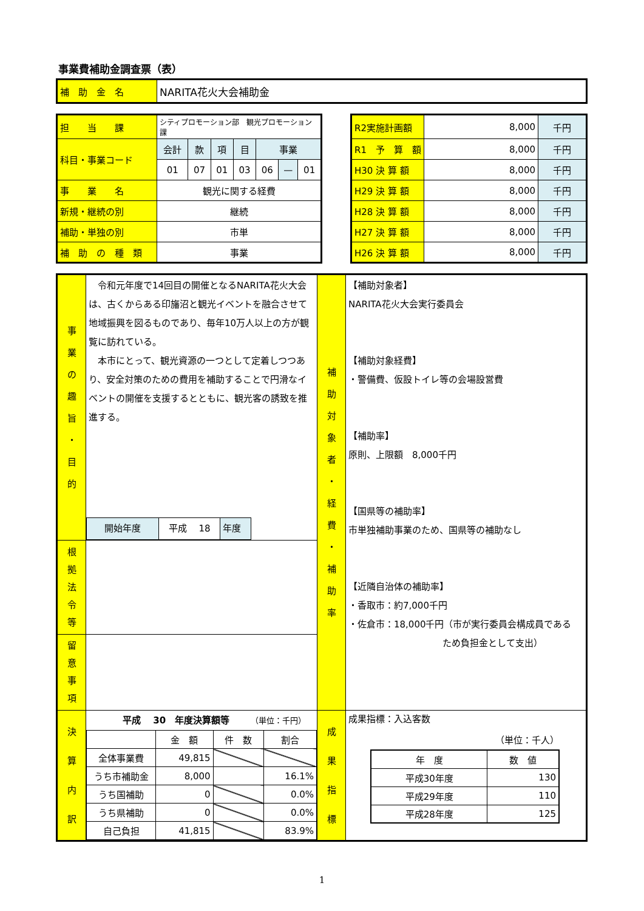事業費補助金調査票（表）
| 補 助 金 名 | NARITA花火大会補助金 |
| 担 当 課 | シティプロモーション部 観光プロモーション課 | | | | | | |
| 科目・事業コード | 会計 | 款 | 項 | 目 | 事業 | | |
| | 01 | 07 | 01 | 03 | 06 | — | 01 |
| 事 業 名 | 観光に関する経費 | | | | | | |
| 新規・継続の別 | 継続 | | | | | | |
| 補助・単独の別 | 市単 | | | | | | |
| 補 助 の 種 類 | 事業 | | | | | | |
| R2実施計画額 | 8,000 | 千円 |
| R1 予 算 額 | 8,000 | 千円 |
| H30 決 算 額 | 8,000 | 千円 |
| H29 決 算 額 | 8,000 | 千円 |
| H28 決 算 額 | 8,000 | 千円 |
| H27 決 算 額 | 8,000 | 千円 |
| H26 決 算 額 | 8,000 | 千円 |
| 事 業 の 趣 旨 ・ 目 的 | 令和元年度で14回目の開催となるNARITA花火大会は、古くからある印旛沼と観光イベントを融合させて地域振興を図るものであり、毎年10万人以上の方が観覧に訪れている。 本市にとって、観光資源の一つとして定着しつつあり、安全対策のための費用を補助することで円滑なイベントの開催を支援するとともに、観光客の誘致を推進する。 / 開始年度 / 平成 18 / 年度 / | 補 助 対 象 者 ・ 経 費 ・ 補 助 率 | 【補助対象者】 NARITA花火大会実行委員会 【補助対象経費】 ・警備費、仮設トイレ等の会場設営費 【補助率】 原則、上限額 8,000千円 【国県等の補助率】 市単独補助事業のため、国県等の補助なし 【近隣自治体の補助率】 ・香取市：約7,000千円 ・佐倉市：18,000千円（市が実行委員会構成員である ため負担金として支出） |
| 根 拠 法 令 等 | | | |
| 留 意 事 項 | | | |
| 決 算 内 訳 | 平成 30 年度決算額等 （単位：千円） / / 金 額 / 件 数 / 割合 / / 全体事業費 / 49,815 / / / / うち市補助金 / 8,000 / / 16.1% / / うち国補助 / 0 / / 0.0% / / うち県補助 / 0 / / 0.0% / / 自己負担 / 41,815 / / 83.9% / | 成 果 指 標 | 成果指標：入込客数 （単位：千人） / 年 度 / 数 値 / / 平成30年度 / 130 / / 平成29年度 / 110 / / 平成28年度 / 125 / |
1